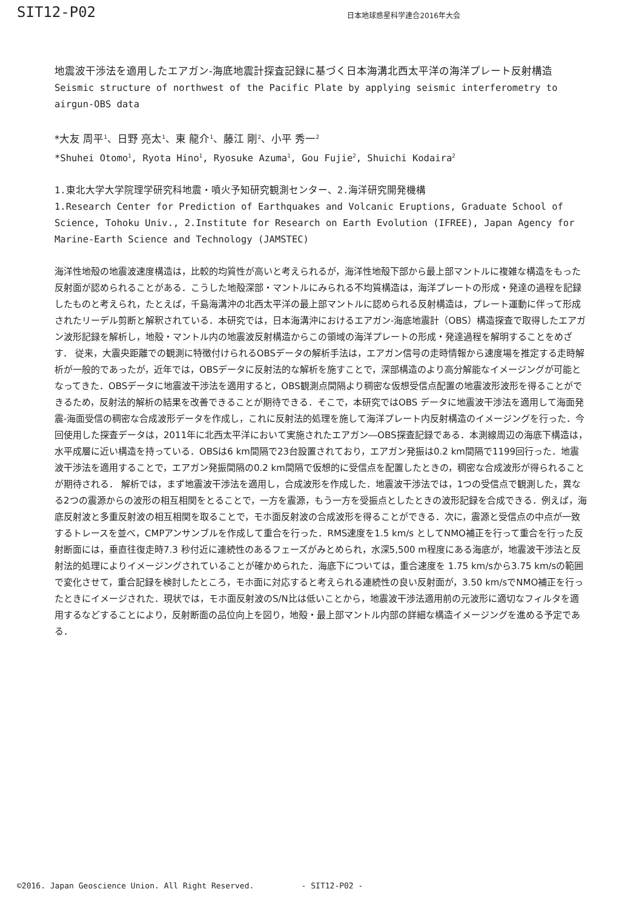SIT12-P02
日本地球惑星科学連合2016年大会
地震波干渉法を適用したエアガン-海底地震計探査記録に基づく日本海溝北西太平洋の海洋プレート反射構造
Seismic structure of northwest of the Pacific Plate by applying seismic interferometry to airgun-OBS data
*大友 周平<sup>1</sup>、日野 亮太<sup>1</sup>、東 龍介<sup>1</sup>、藤江 剛<sup>2</sup>、小平 秀一<sup>2</sup>
*Shuhei Otomo<sup>1</sup>, Ryota Hino<sup>1</sup>, Ryosuke Azuma<sup>1</sup>, Gou Fujie<sup>2</sup>, Shuichi Kodaira<sup>2</sup>
1.東北大学大学院理学研究科地震・噴火予知研究観測センター、2.海洋研究開発機構
1.Research Center for Prediction of Earthquakes and Volcanic Eruptions, Graduate School of Science, Tohoku Univ., 2.Institute for Research on Earth Evolution (IFREE), Japan Agency for Marine-Earth Science and Technology (JAMSTEC)
海洋性地殻の地震波速度構造は，比較的均質性が高いと考えられるが，海洋性地殻下部から最上部マントルに複雑な構造をもった反射面が認められることがある．こうした地殻深部・マントルにみられる不均質構造は，海洋プレートの形成・発達の過程を記録したものと考えられ，たとえば，千島海溝沖の北西太平洋の最上部マントルに認められる反射構造は，プレート運動に伴って形成されたリーデル剪断と解釈されている．本研究では，日本海溝沖におけるエアガン-海底地震計（OBS）構造探査で取得したエアガン波形記録を解析し，地殻・マントル内の地震波反射構造からこの領域の海洋プレートの形成・発達過程を解明することをめざす． 従来，大震央距離での観測に特徴付けられるOBSデータの解析手法は，エアガン信号の走時情報から速度場を推定する走時解析が一般的であったが，近年では，OBSデータに反射法的な解析を施すことで，深部構造のより高分解能なイメージングが可能となってきた．OBSデータに地震波干渉法を適用すると，OBS観測点間隔より稠密な仮想受信点配置の地震波形波形を得ることができるため，反射法的解析の結果を改善できることが期待できる．そこで，本研究ではOBS データに地震波干渉法を適用して海面発震-海面受信の稠密な合成波形データを作成し，これに反射法的処理を施して海洋プレート内反射構造のイメージングを行った．今回使用した探査データは，2011年に北西太平洋において実施されたエアガン―OBS探査記録である．本測線周辺の海底下構造は，水平成層に近い構造を持っている．OBSは6 km間隔で23台設置されており，エアガン発振は0.2 km間隔で1199回行った．地震波干渉法を適用することで，エアガン発振間隔の0.2 km間隔で仮想的に受信点を配置したときの，稠密な合成波形が得られることが期待される． 解析では，まず地震波干渉法を適用し，合成波形を作成した．地震波干渉法では，1つの受信点で観測した，異なる2つの震源からの波形の相互相関をとることで，一方を震源，もう一方を受振点としたときの波形記録を合成できる．例えば，海底反射波と多重反射波の相互相関を取ることで，モホ面反射波の合成波形を得ることができる．次に，震源と受信点の中点が一致するトレースを並べ，CMPアンサンブルを作成して重合を行った．RMS速度を1.5 km/s としてNMO補正を行って重合を行った反射断面には，垂直往復走時7.3 秒付近に連続性のあるフェーズがみとめられ，水深5,500 m程度にある海底が，地震波干渉法と反射法的処理によりイメージングされていることが確かめられた．海底下については，重合速度を 1.75 km/sから3.75 km/sの範囲で変化させて，重合記録を検討したところ，モホ面に対応すると考えられる連続性の良い反射面が，3.50 km/sでNMO補正を行ったときにイメージされた．現状では，モホ面反射波のS/N比は低いことから，地震波干渉法適用前の元波形に適切なフィルタを適用するなどすることにより，反射断面の品位向上を図り，地殻・最上部マントル内部の詳細な構造イメージングを進める予定である．
©2016. Japan Geoscience Union. All Right Reserved. - SIT12-P02 -